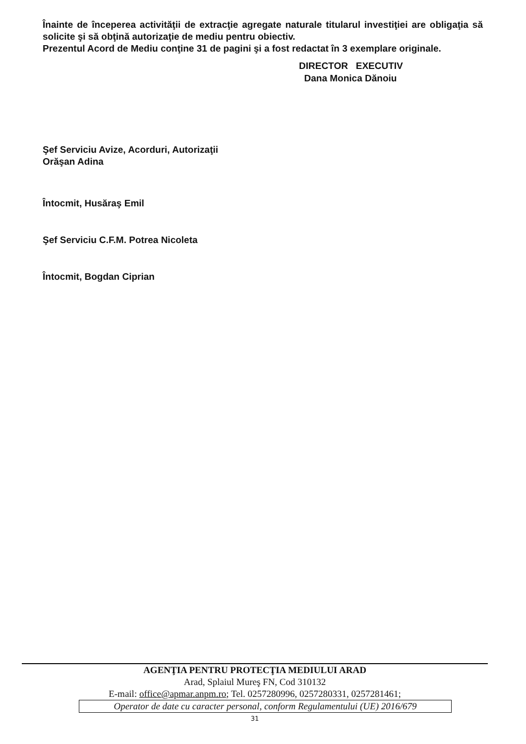Înainte de începerea activităţii de extracţie agregate naturale titularul investiţiei are obligaţia să solicite şi să obţină autorizaţie de mediu pentru obiectiv.
Prezentul Acord de Mediu conţine 31 de pagini şi a fost redactat în 3 exemplare originale.
DIRECTOR EXECUTIV
Dana Monica Dănoiu
Şef Serviciu Avize, Acorduri, Autorizaţii
Orăşan Adina
Întocmit, Husăraş Emil
Şef Serviciu C.F.M. Potrea Nicoleta
Întocmit, Bogdan Ciprian
AGENŢIA PENTRU PROTECŢIA MEDIULUI ARAD
Arad, Splaiul Mureş FN, Cod 310132
E-mail: office@apmar.anpm.ro; Tel. 0257280996, 0257280331, 0257281461;
Operator de date cu caracter personal, conform Regulamentului (UE) 2016/679
31